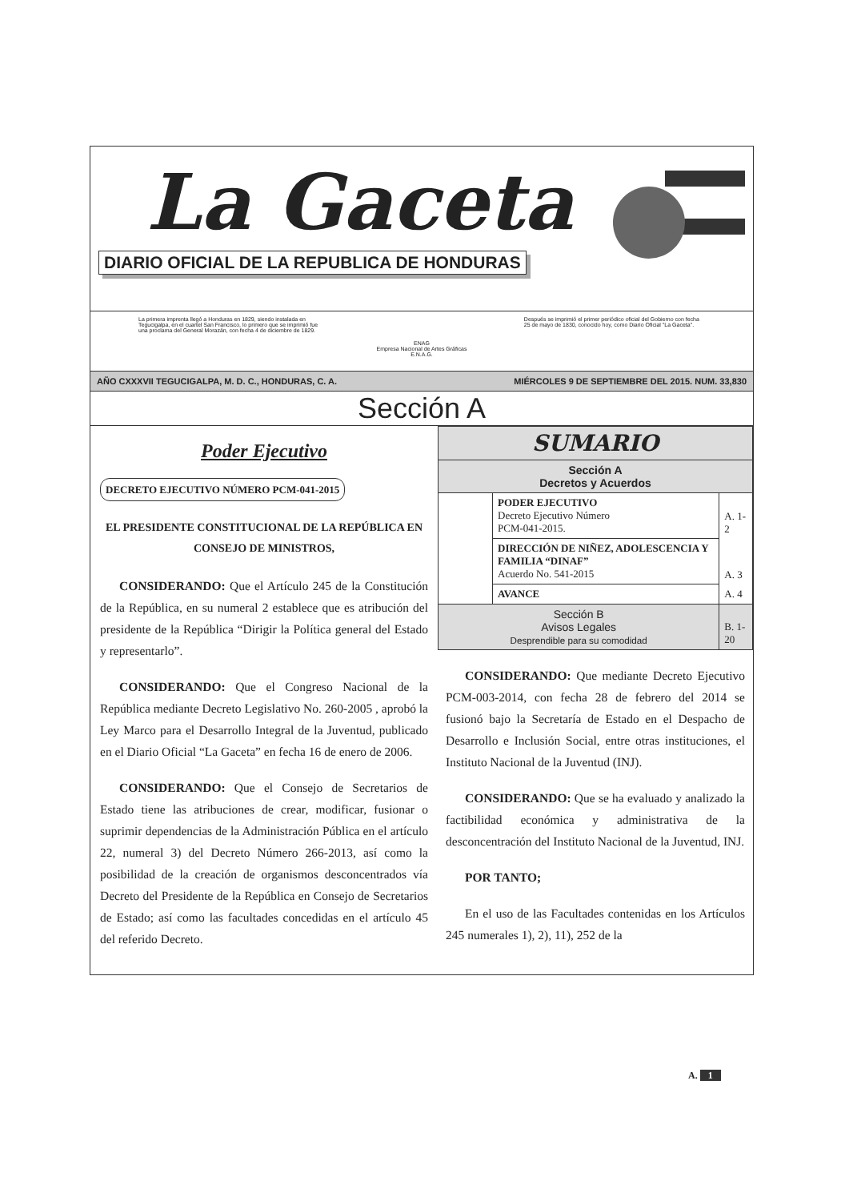La Gaceta
DIARIO OFICIAL DE LA REPUBLICA DE HONDURAS
La primera imprenta llegó a Honduras en 1829, siendo instalada en Tegucigalpa, en el cuartel San Francisco, lo primero que se imprimió fue una proclama del General Morazán, con fecha 4 de diciembre de 1829.
ENAG
Empresa Nacional de Artes Gráficas
E.N.A.G.
Después se imprimió el primer periódico oficial del Gobierno con fecha 25 de mayo de 1830, conocido hoy, como Diario Oficial "La Gaceta".
AÑO CXXXVII TEGUCIGALPA, M. D. C., HONDURAS, C. A. MIÉRCOLES 9 DE SEPTIEMBRE DEL 2015. NUM. 33,830
Sección A
Poder Ejecutivo
DECRETO EJECUTIVO NÚMERO PCM-041-2015
EL PRESIDENTE CONSTITUCIONAL DE LA REPÚBLICA EN CONSEJO DE MINISTROS,
CONSIDERANDO: Que el Artículo 245 de la Constitución de la República, en su numeral 2 establece que es atribución del presidente de la República “Dirigir la Política general del Estado y representarlo”.
CONSIDERANDO: Que el Congreso Nacional de la República mediante Decreto Legislativo No. 260-2005 , aprobó la Ley Marco para el Desarrollo Integral de la Juventud, publicado en el Diario Oficial “La Gaceta” en fecha 16 de enero de 2006.
CONSIDERANDO: Que el Consejo de Secretarios de Estado tiene las atribuciones de crear, modificar, fusionar o suprimir dependencias de la Administración Pública en el artículo 22, numeral 3) del Decreto Número 266-2013, así como la posibilidad de la creación de organismos desconcentrados vía Decreto del Presidente de la República en Consejo de Secretarios de Estado; así como las facultades concedidas en el artículo 45 del referido Decreto.
| SUMARIO | | |
| Sección A Decretos y Acuerdos | | |
| | PODER EJECUTIVO Decreto Ejecutivo Número PCM-041-2015. | A. 1-2 |
| | DIRECCIÓN DE NIÑEZ, ADOLESCENCIA Y FAMILIA “DINAF” Acuerdo No. 541-2015 | A. 3 |
| | AVANCE | A. 4 |
| Sección B Avisos Legales Desprendible para su comodidad | | B. 1-20 |
CONSIDERANDO: Que mediante Decreto Ejecutivo PCM-003-2014, con fecha 28 de febrero del 2014 se fusionó bajo la Secretaría de Estado en el Despacho de Desarrollo e Inclusión Social, entre otras instituciones, el Instituto Nacional de la Juventud (INJ).
CONSIDERANDO: Que se ha evaluado y analizado la factibilidad económica y administrativa de la desconcentración del Instituto Nacional de la Juventud, INJ.
POR TANTO;
En el uso de las Facultades contenidas en los Artículos 245 numerales 1), 2), 11), 252 de la
A. 1